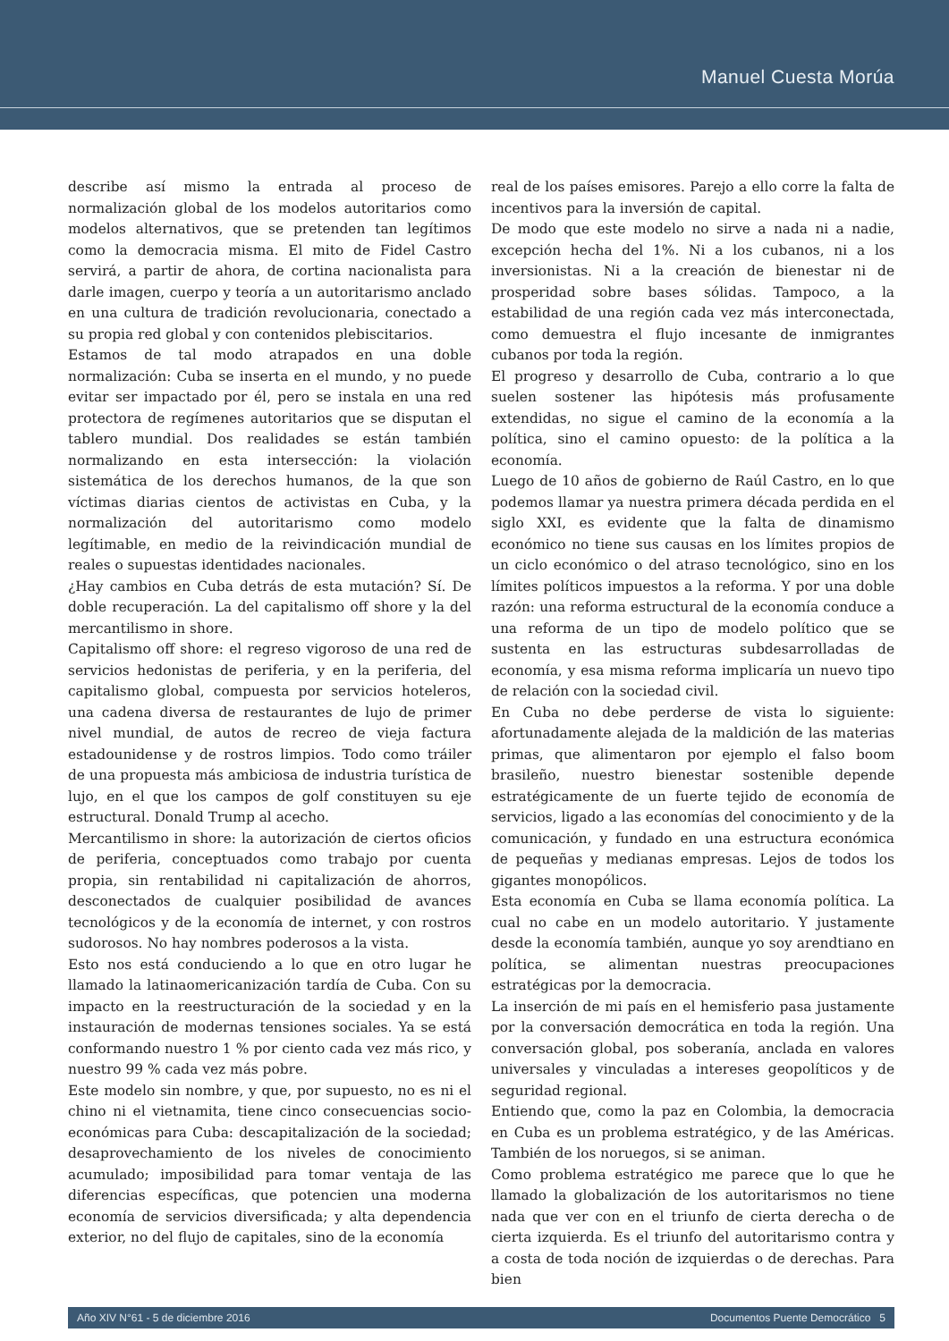Manuel Cuesta Morúa
describe así mismo la entrada al proceso de normalización global de los modelos autoritarios como modelos alternativos, que se pretenden tan legítimos como la democracia misma. El mito de Fidel Castro servirá, a partir de ahora, de cortina nacionalista para darle imagen, cuerpo y teoría a un autoritarismo anclado en una cultura de tradición revolucionaria, conectado a su propia red global y con contenidos plebiscitarios.
Estamos de tal modo atrapados en una doble normalización: Cuba se inserta en el mundo, y no puede evitar ser impactado por él, pero se instala en una red protectora de regímenes autoritarios que se disputan el tablero mundial. Dos realidades se están también normalizando en esta intersección: la violación sistemática de los derechos humanos, de la que son víctimas diarias cientos de activistas en Cuba, y la normalización del autoritarismo como modelo legítimable, en medio de la reivindicación mundial de reales o supuestas identidades nacionales.
¿Hay cambios en Cuba detrás de esta mutación? Sí. De doble recuperación. La del capitalismo off shore y la del mercantilismo in shore.
Capitalismo off shore: el regreso vigoroso de una red de servicios hedonistas de periferia, y en la periferia, del capitalismo global, compuesta por servicios hoteleros, una cadena diversa de restaurantes de lujo de primer nivel mundial, de autos de recreo de vieja factura estadounidense y de rostros limpios. Todo como tráiler de una propuesta más ambiciosa de industria turística de lujo, en el que los campos de golf constituyen su eje estructural. Donald Trump al acecho.
Mercantilismo in shore: la autorización de ciertos oficios de periferia, conceptuados como trabajo por cuenta propia, sin rentabilidad ni capitalización de ahorros, desconectados de cualquier posibilidad de avances tecnológicos y de la economía de internet, y con rostros sudorosos. No hay nombres poderosos a la vista.
Esto nos está conduciendo a lo que en otro lugar he llamado la latinaomericanización tardía de Cuba. Con su impacto en la reestructuración de la sociedad y en la instauración de modernas tensiones sociales. Ya se está conformando nuestro 1 % por ciento cada vez más rico, y nuestro 99 % cada vez más pobre.
Este modelo sin nombre, y que, por supuesto, no es ni el chino ni el vietnamita, tiene cinco consecuencias socio-económicas para Cuba: descapitalización de la sociedad; desaprovechamiento de los niveles de conocimiento acumulado; imposibilidad para tomar ventaja de las diferencias específicas, que potencien una moderna economía de servicios diversificada; y alta dependencia exterior, no del flujo de capitales, sino de la economía
real de los países emisores. Parejo a ello corre la falta de incentivos para la inversión de capital.
De modo que este modelo no sirve a nada ni a nadie, excepción hecha del 1%. Ni a los cubanos, ni a los inversionistas. Ni a la creación de bienestar ni de prosperidad sobre bases sólidas. Tampoco, a la estabilidad de una región cada vez más interconectada, como demuestra el flujo incesante de inmigrantes cubanos por toda la región.
El progreso y desarrollo de Cuba, contrario a lo que suelen sostener las hipótesis más profusamente extendidas, no sigue el camino de la economía a la política, sino el camino opuesto: de la política a la economía.
Luego de 10 años de gobierno de Raúl Castro, en lo que podemos llamar ya nuestra primera década perdida en el siglo XXI, es evidente que la falta de dinamismo económico no tiene sus causas en los límites propios de un ciclo económico o del atraso tecnológico, sino en los límites políticos impuestos a la reforma. Y por una doble razón: una reforma estructural de la economía conduce a una reforma de un tipo de modelo político que se sustenta en las estructuras subdesarrolladas de economía, y esa misma reforma implicaría un nuevo tipo de relación con la sociedad civil.
En Cuba no debe perderse de vista lo siguiente: afortunadamente alejada de la maldición de las materias primas, que alimentaron por ejemplo el falso boom brasileño, nuestro bienestar sostenible depende estratégicamente de un fuerte tejido de economía de servicios, ligado a las economías del conocimiento y de la comunicación, y fundado en una estructura económica de pequeñas y medianas empresas. Lejos de todos los gigantes monopólicos.
Esta economía en Cuba se llama economía política. La cual no cabe en un modelo autoritario. Y justamente desde la economía también, aunque yo soy arendtiano en política, se alimentan nuestras preocupaciones estratégicas por la democracia.
La inserción de mi país en el hemisferio pasa justamente por la conversación democrática en toda la región. Una conversación global, pos soberanía, anclada en valores universales y vinculadas a intereses geopolíticos y de seguridad regional.
Entiendo que, como la paz en Colombia, la democracia en Cuba es un problema estratégico, y de las Américas. También de los noruegos, si se animan.
Como problema estratégico me parece que lo que he llamado la globalización de los autoritarismos no tiene nada que ver con en el triunfo de cierta derecha o de cierta izquierda. Es el triunfo del autoritarismo contra y a costa de toda noción de izquierdas o de derechas. Para bien
Año XIV N°61 - 5 de diciembre 2016 Documentos Puente Democrático 5